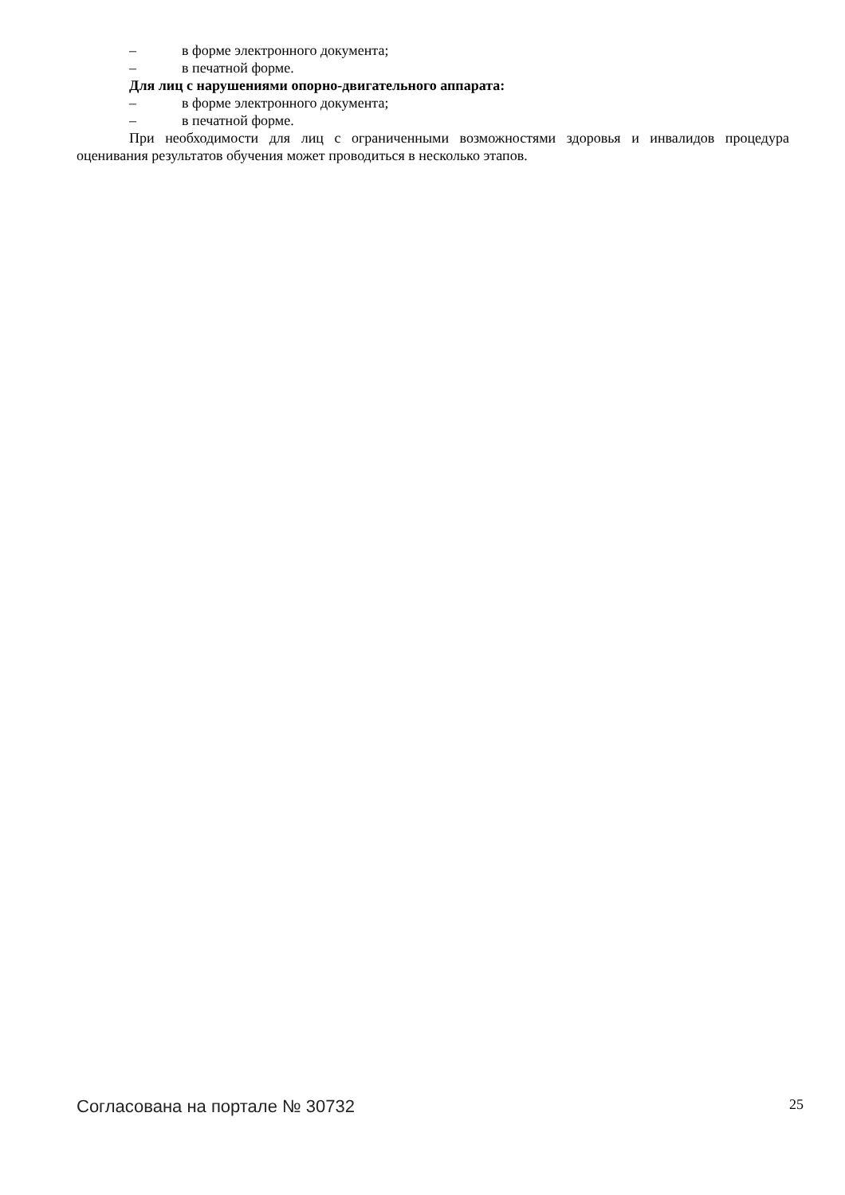– в форме электронного документа;
– в печатной форме.
Для лиц с нарушениями опорно-двигательного аппарата:
– в форме электронного документа;
– в печатной форме.
При необходимости для лиц с ограниченными возможностями здоровья и инвалидов процедура оценивания результатов обучения может проводиться в несколько этапов.
Согласована на портале № 30732 25